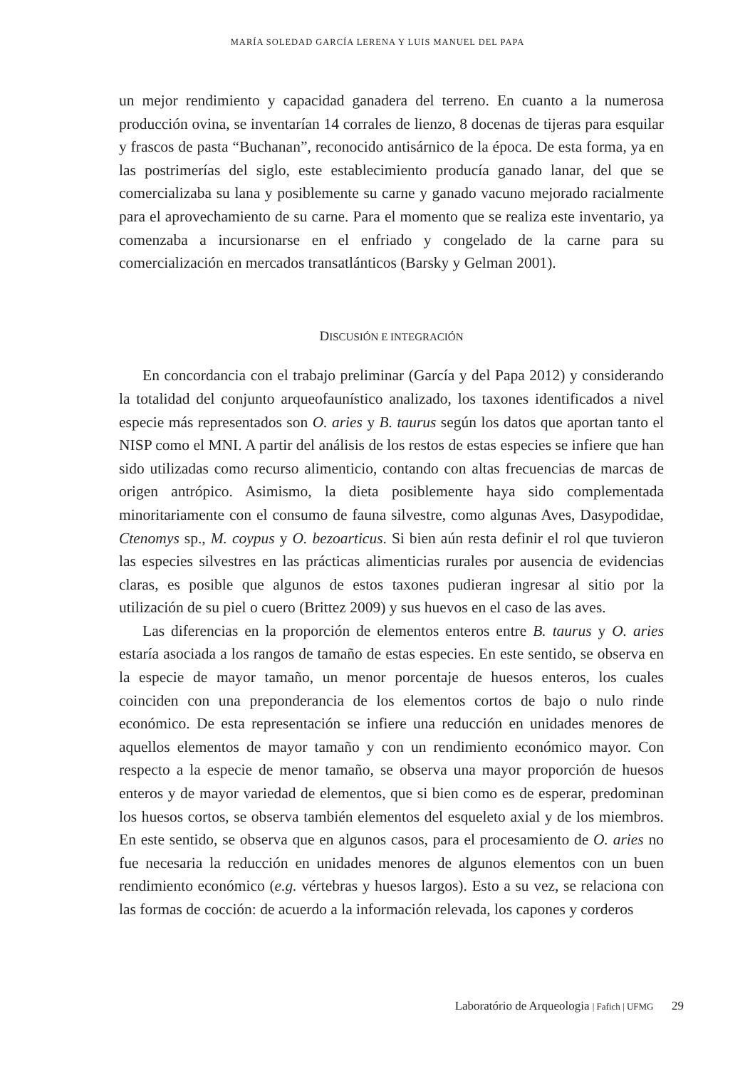MARÍA SOLEDAD GARCÍA LERENA Y LUIS MANUEL DEL PAPA
un mejor rendimiento y capacidad ganadera del terreno. En cuanto a la numerosa producción ovina, se inventarían 14 corrales de lienzo, 8 docenas de tijeras para esquilar y frascos de pasta “Buchanan”, reconocido antisárnico de la época. De esta forma, ya en las postrimerías del siglo, este establecimiento producía ganado lanar, del que se comercializaba su lana y posiblemente su carne y ganado vacuno mejorado racialmente para el aprovechamiento de su carne. Para el momento que se realiza este inventario, ya comenzaba a incursionarse en el enfriado y congelado de la carne para su comercialización en mercados transatlánticos (Barsky y Gelman 2001).
DISCUSIÓN E INTEGRACIÓN
En concordancia con el trabajo preliminar (García y del Papa 2012) y considerando la totalidad del conjunto arqueofaunístico analizado, los taxones identificados a nivel especie más representados son O. aries y B. taurus según los datos que aportan tanto el NISP como el MNI. A partir del análisis de los restos de estas especies se infiere que han sido utilizadas como recurso alimenticio, contando con altas frecuencias de marcas de origen antrópico. Asimismo, la dieta posiblemente haya sido complementada minoritariamente con el consumo de fauna silvestre, como algunas Aves, Dasypodidae, Ctenomys sp., M. coypus y O. bezoarticus. Si bien aún resta definir el rol que tuvieron las especies silvestres en las prácticas alimenticias rurales por ausencia de evidencias claras, es posible que algunos de estos taxones pudieran ingresar al sitio por la utilización de su piel o cuero (Brittez 2009) y sus huevos en el caso de las aves.
Las diferencias en la proporción de elementos enteros entre B. taurus y O. aries estaría asociada a los rangos de tamaño de estas especies. En este sentido, se observa en la especie de mayor tamaño, un menor porcentaje de huesos enteros, los cuales coinciden con una preponderancia de los elementos cortos de bajo o nulo rinde económico. De esta representación se infiere una reducción en unidades menores de aquellos elementos de mayor tamaño y con un rendimiento económico mayor. Con respecto a la especie de menor tamaño, se observa una mayor proporción de huesos enteros y de mayor variedad de elementos, que si bien como es de esperar, predominan los huesos cortos, se observa también elementos del esqueleto axial y de los miembros. En este sentido, se observa que en algunos casos, para el procesamiento de O. aries no fue necesaria la reducción en unidades menores de algunos elementos con un buen rendimiento económico (e.g. vértebras y huesos largos). Esto a su vez, se relaciona con las formas de cocción: de acuerdo a la información relevada, los capones y corderos
Laboratório de Arqueologia | Fafich | UFMG 29